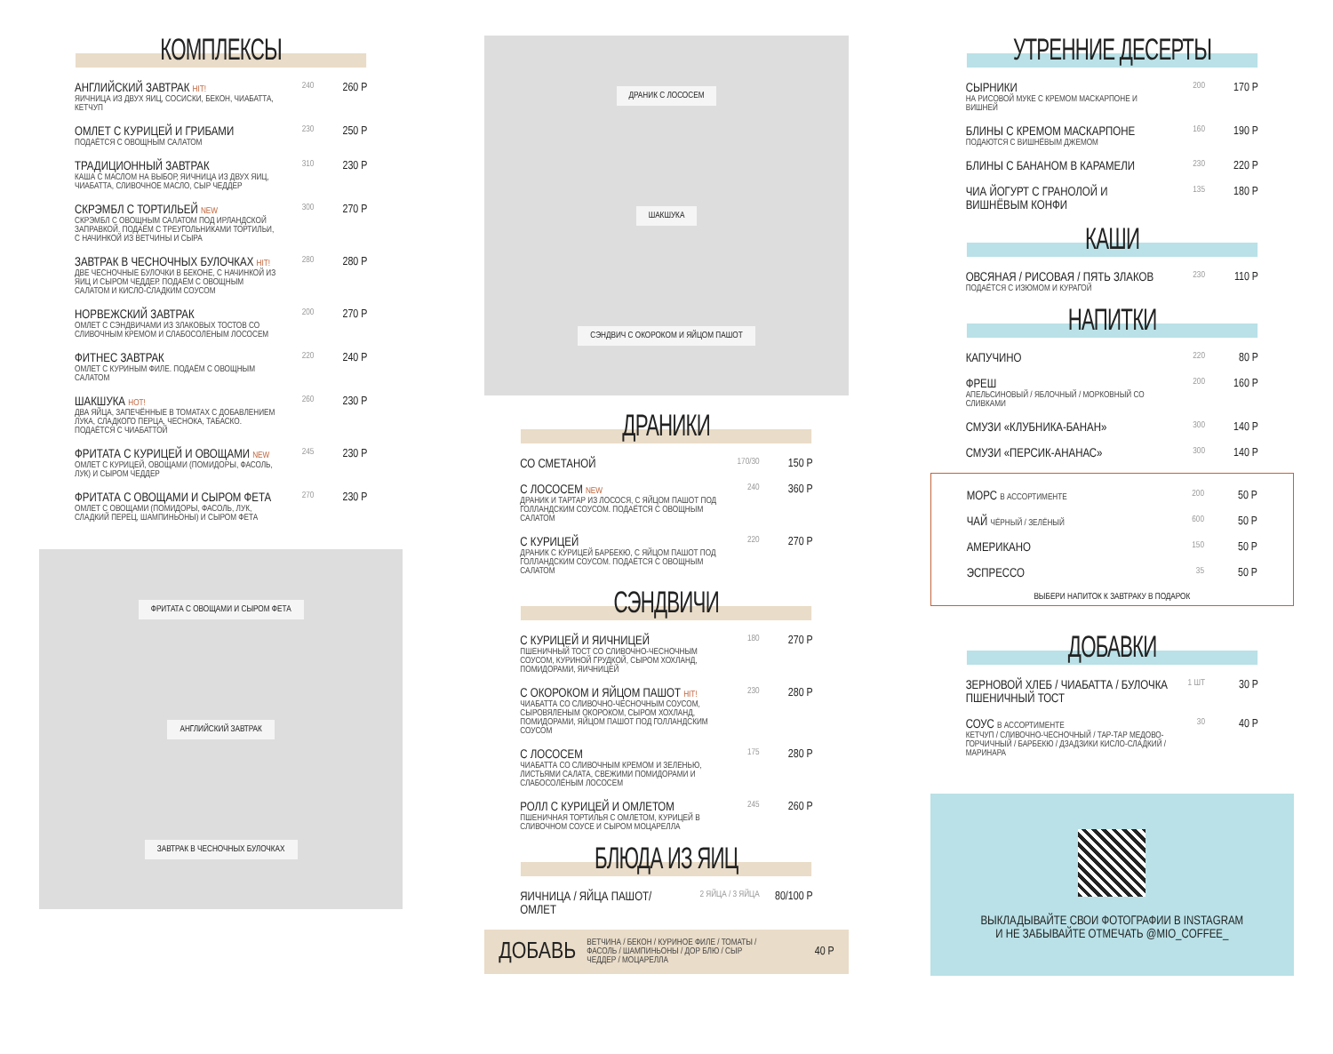КОМПЛЕКСЫ
АНГЛИЙСКИЙ ЗАВТРАК HIT!
ЯИЧНИЦА ИЗ ДВУХ ЯИЦ, СОСИСКИ, БЕКОН, ЧИАБАТТА, КЕТЧУП
240
260 Р
ОМЛЕТ С КУРИЦЕЙ И ГРИБАМИ
ПОДАЁТСЯ С ОВОЩНЫМ САЛАТОМ
230
250 Р
ТРАДИЦИОННЫЙ ЗАВТРАК
КАША С МАСЛОМ НА ВЫБОР, ЯИЧНИЦА ИЗ ДВУХ ЯИЦ, ЧИАБАТТА, СЛИВОЧНОЕ МАСЛО, СЫР ЧЕДДЕР
310
230 Р
СКРЭМБЛ С ТОРТИЛЬЕЙ NEW
СКРЭМБЛ С ОВОЩНЫМ САЛАТОМ ПОД ИРЛАНДСКОЙ ЗАПРАВКОЙ. ПОДАЁМ С ТРЕУГОЛЬНИКАМИ ТОРТИЛЬИ, С НАЧИНКОЙ ИЗ ВЕТЧИНЫ И СЫРА
300
270 Р
ЗАВТРАК В ЧЕСНОЧНЫХ БУЛОЧКАХ HIT!
ДВЕ ЧЕСНОЧНЫЕ БУЛОЧКИ В БЕКОНЕ, С НАЧИНКОЙ ИЗ ЯИЦ И СЫРОМ ЧЕДДЕР. ПОДАЁМ С ОВОЩНЫМ САЛАТОМ И КИСЛО-СЛАДКИМ СОУСОМ
280
280 Р
НОРВЕЖСКИЙ ЗАВТРАК
ОМЛЕТ С СЭНДВИЧАМИ ИЗ ЗЛАКОВЫХ ТОСТОВ СО СЛИВОЧНЫМ КРЕМОМ И СЛАБОСОЛЕНЫМ ЛОСОСЕМ
200
270 Р
ФИТНЕС ЗАВТРАК
ОМЛЕТ С КУРИНЫМ ФИЛЕ. ПОДАЁМ С ОВОЩНЫМ САЛАТОМ
220
240 Р
ШАКШУКА HOT!
ДВА ЯЙЦА, ЗАПЕЧЁННЫЕ В ТОМАТАХ С ДОБАВЛЕНИЕМ ЛУКА, СЛАДКОГО ПЕРЦА, ЧЕСНОКА, ТАБАСКО. ПОДАЁТСЯ С ЧИАБАТТОЙ
260
230 Р
ФРИТАТА С КУРИЦЕЙ И ОВОЩАМИ NEW
ОМЛЕТ С КУРИЦЕЙ, ОВОЩАМИ (ПОМИДОРЫ, ФАСОЛЬ, ЛУК) И СЫРОМ ЧЕДДЕР
245
230 Р
ФРИТАТА С ОВОЩАМИ И СЫРОМ ФЕТА
ОМЛЕТ С ОВОЩАМИ (ПОМИДОРЫ, ФАСОЛЬ, ЛУК, СЛАДКИЙ ПЕРЕЦ, ШАМПИНЬОНЫ) И СЫРОМ ФЕТА
270
230 Р
ФРИТАТА С ОВОЩАМИ И СЫРОМ ФЕТА
АНГЛИЙСКИЙ ЗАВТРАК
ЗАВТРАК В ЧЕСНОЧНЫХ БУЛОЧКАХ
ДРАНИК С ЛОСОСЕМ
ШАКШУКА
СЭНДВИЧ С ОКОРОКОМ И ЯЙЦОМ ПАШОТ
ДРАНИКИ
СО СМЕТАНОЙ
170/30
150 Р
С ЛОСОСЕМ NEW
ДРАНИК И ТАРТАР ИЗ ЛОСОСЯ, С ЯЙЦОМ ПАШОТ ПОД ГОЛЛАНДСКИМ СОУСОМ. ПОДАЁТСЯ С ОВОЩНЫМ САЛАТОМ
240
360 Р
С КУРИЦЕЙ
ДРАНИК С КУРИЦЕЙ БАРБЕКЮ, С ЯЙЦОМ ПАШОТ ПОД ГОЛЛАНДСКИМ СОУСОМ. ПОДАЁТСЯ С ОВОЩНЫМ САЛАТОМ
220
270 Р
СЭНДВИЧИ
С КУРИЦЕЙ И ЯИЧНИЦЕЙ
ПШЕНИЧНЫЙ ТОСТ СО СЛИВОЧНО-ЧЕСНОЧНЫМ СОУСОМ, КУРИНОЙ ГРУДКОЙ, СЫРОМ ХОХЛАНД, ПОМИДОРАМИ, ЯИЧНИЦЕЙ
180
270 Р
С ОКОРОКОМ И ЯЙЦОМ ПАШОТ HIT!
ЧИАБАТТА СО СЛИВОЧНО-ЧЕСНОЧНЫМ СОУСОМ, СЫРОВЯЛЕНЫМ ОКОРОКОМ, СЫРОМ ХОХЛАНД, ПОМИДОРАМИ, ЯЙЦОМ ПАШОТ ПОД ГОЛЛАНДСКИМ СОУСОМ
230
280 Р
С ЛОСОСЕМ
ЧИАБАТТА СО СЛИВОЧНЫМ КРЕМОМ И ЗЕЛЕНЬЮ, ЛИСТЬЯМИ САЛАТА, СВЕЖИМИ ПОМИДОРАМИ И СЛАБОСОЛЁНЫМ ЛОСОСЕМ
175
280 Р
РОЛЛ С КУРИЦЕЙ И ОМЛЕТОМ
ПШЕНИЧНАЯ ТОРТИЛЬЯ С ОМЛЕТОМ, КУРИЦЕЙ В СЛИВОЧНОМ СОУСЕ И СЫРОМ МОЦАРЕЛЛА
245
260 Р
БЛЮДА ИЗ ЯИЦ
ЯИЧНИЦА / ЯЙЦА ПАШОТ/ ОМЛЕТ
2 ЯЙЦА / 3 ЯЙЦА
80/100 Р
ДОБАВЬ ВЕТЧИНА / БЕКОН / КУРИНОЕ ФИЛЕ / ТОМАТЫ / ФАСОЛЬ / ШАМПИНЬОНЫ / ДОР БЛЮ / СЫР ЧЕДДЕР / МОЦАРЕЛЛА 40 Р
УТРЕННИЕ ДЕСЕРТЫ
СЫРНИКИ
НА РИСОВОЙ МУКЕ С КРЕМОМ МАСКАРПОНЕ И ВИШНЕЙ
200
170 Р
БЛИНЫ С КРЕМОМ МАСКАРПОНЕ
ПОДАЮТСЯ С ВИШНЁВЫМ ДЖЕМОМ
160
190 Р
БЛИНЫ С БАНАНОМ В КАРАМЕЛИ
230
220 Р
ЧИА ЙОГУРТ С ГРАНОЛОЙ И ВИШНЁВЫМ КОНФИ
135
180 Р
КАШИ
ОВСЯНАЯ / РИСОВАЯ / ПЯТЬ ЗЛАКОВ
ПОДАЁТСЯ С ИЗЮМОМ И КУРАГОЙ
230
110 Р
НАПИТКИ
КАПУЧИНО
220
80 Р
ФРЕШ
АПЕЛЬСИНОВЫЙ / ЯБЛОЧНЫЙ / МОРКОВНЫЙ СО СЛИВКАМИ
200
160 Р
СМУЗИ «КЛУБНИКА-БАНАН»
300
140 Р
СМУЗИ «ПЕРСИК-АНАНАС»
300
140 Р
МОРС В АССОРТИМЕНТЕ 200
50 Р
ЧАЙ ЧЁРНЫЙ / ЗЕЛЁНЫЙ 600
50 Р
АМЕРИКАНО
150
50 Р
ЭСПРЕССО
35
50 Р
ВЫБЕРИ НАПИТОК К ЗАВТРАКУ В ПОДАРОК
ДОБАВКИ
ЗЕРНОВОЙ ХЛЕБ / ЧИАБАТТА / БУЛОЧКА ПШЕНИЧНЫЙ ТОСТ
1 ШТ
30 Р
СОУС В АССОРТИМЕНТЕ
КЕТЧУП / СЛИВОЧНО-ЧЕСНОЧНЫЙ / ТАР-ТАР МЕДОВО-ГОРЧИЧНЫЙ / БАРБЕКЮ / ДЗАДЗИКИ КИСЛО-СЛАДКИЙ / МАРИНАРА
30
40 Р
ВЫКЛАДЫВАЙТЕ СВОИ ФОТОГРАФИИ В INSTAGRAM
И НЕ ЗАБЫВАЙТЕ ОТМЕЧАТЬ @MIO_COFFEE_